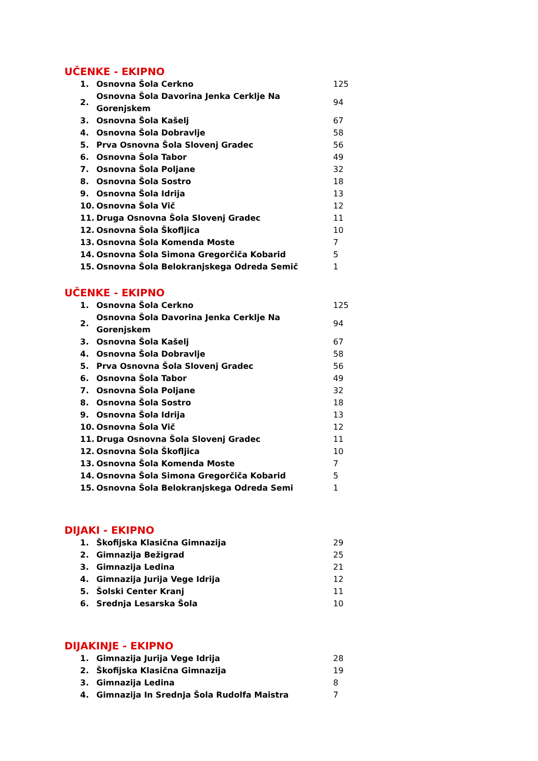UČENKE - EKIPNO
| 1. | Osnovna Šola Cerkno | 125 |
| 2. | Osnovna Šola Davorina Jenka Cerklje Na Gorenjskem | 94 |
| 3. | Osnovna Šola Kašelj | 67 |
| 4. | Osnovna Šola Dobravlje | 58 |
| 5. | Prva Osnovna Šola Slovenj Gradec | 56 |
| 6. | Osnovna Šola Tabor | 49 |
| 7. | Osnovna Šola Poljane | 32 |
| 8. | Osnovna Šola Sostro | 18 |
| 9. | Osnovna Šola Idrija | 13 |
| 10. | Osnovna Šola Vič | 12 |
| 11. | Druga Osnovna Šola Slovenj Gradec | 11 |
| 12. | Osnovna Šola Škofljica | 10 |
| 13. | Osnovna Šola Komenda Moste | 7 |
| 14. | Osnovna Šola Simona Gregorčiča Kobarid | 5 |
| 15. | Osnovna Šola Belokranjskega Odreda Semič | 1 |
UČENKE - EKIPNO
| 1. | Osnovna Šola Cerkno | 125 |
| 2. | Osnovna Šola Davorina Jenka Cerklje Na Gorenjskem | 94 |
| 3. | Osnovna Šola Kašelj | 67 |
| 4. | Osnovna Šola Dobravlje | 58 |
| 5. | Prva Osnovna Šola Slovenj Gradec | 56 |
| 6. | Osnovna Šola Tabor | 49 |
| 7. | Osnovna Šola Poljane | 32 |
| 8. | Osnovna Šola Sostro | 18 |
| 9. | Osnovna Šola Idrija | 13 |
| 10. | Osnovna Šola Vič | 12 |
| 11. | Druga Osnovna Šola Slovenj Gradec | 11 |
| 12. | Osnovna Šola Škofljica | 10 |
| 13. | Osnovna Šola Komenda Moste | 7 |
| 14. | Osnovna Šola Simona Gregorčiča Kobarid | 5 |
| 15. | Osnovna Šola Belokranjskega Odreda Semi | 1 |
DIJAKI - EKIPNO
| 1. | Škofijska Klasična Gimnazija | 29 |
| 2. | Gimnazija Bežigrad | 25 |
| 3. | Gimnazija Ledina | 21 |
| 4. | Gimnazija Jurija Vege Idrija | 12 |
| 5. | Šolski Center Kranj | 11 |
| 6. | Srednja Lesarska Šola | 10 |
DIJAKINJE - EKIPNO
| 1. | Gimnazija Jurija Vege Idrija | 28 |
| 2. | Škofijska Klasična Gimnazija | 19 |
| 3. | Gimnazija Ledina | 8 |
| 4. | Gimnazija In Srednja Šola Rudolfa Maistra | 7 |